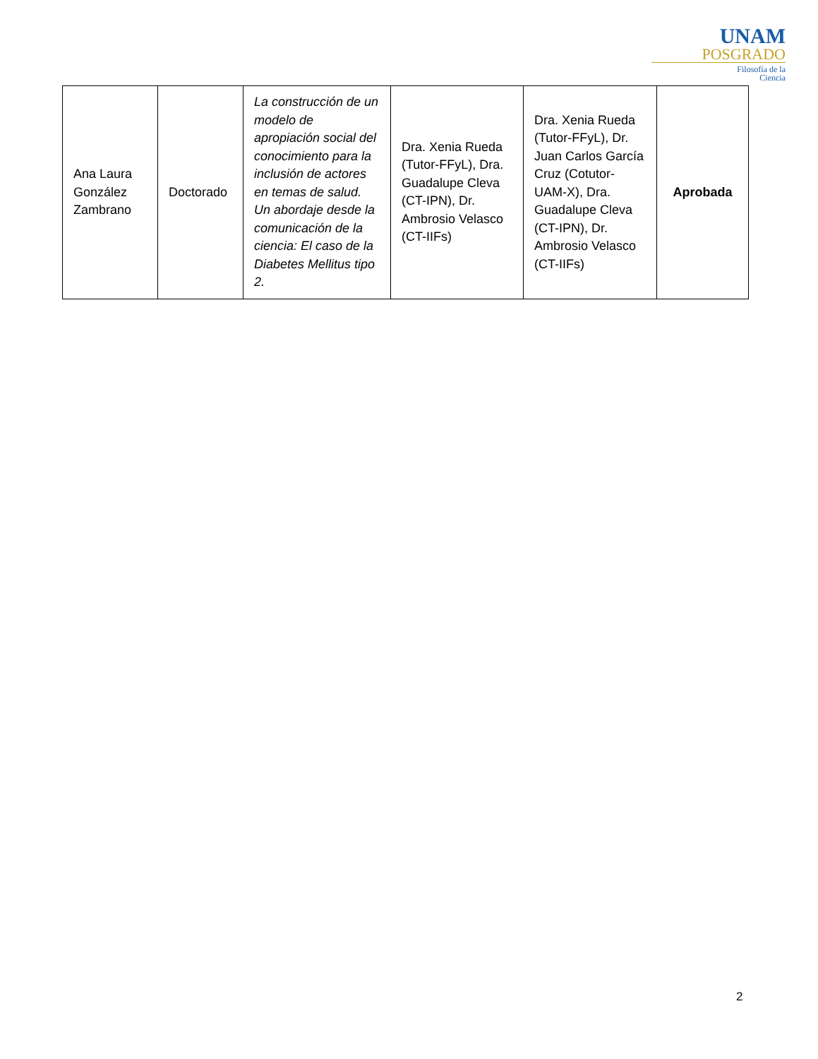UNAM
POSGRADO
Filosofía de la
Ciencia
| Ana Laura González Zambrano | Doctorado | La construcción de un modelo de apropiación social del conocimiento para la inclusión de actores en temas de salud. Un abordaje desde la comunicación de la ciencia: El caso de la Diabetes Mellitus tipo 2. | Dra. Xenia Rueda (Tutor-FFyL), Dra. Guadalupe Cleva (CT-IPN), Dr. Ambrosio Velasco (CT-IIFs) | Dra. Xenia Rueda (Tutor-FFyL), Dr. Juan Carlos García Cruz (Cotutor-UAM-X), Dra. Guadalupe Cleva (CT-IPN), Dr. Ambrosio Velasco (CT-IIFs) | Aprobada |
2